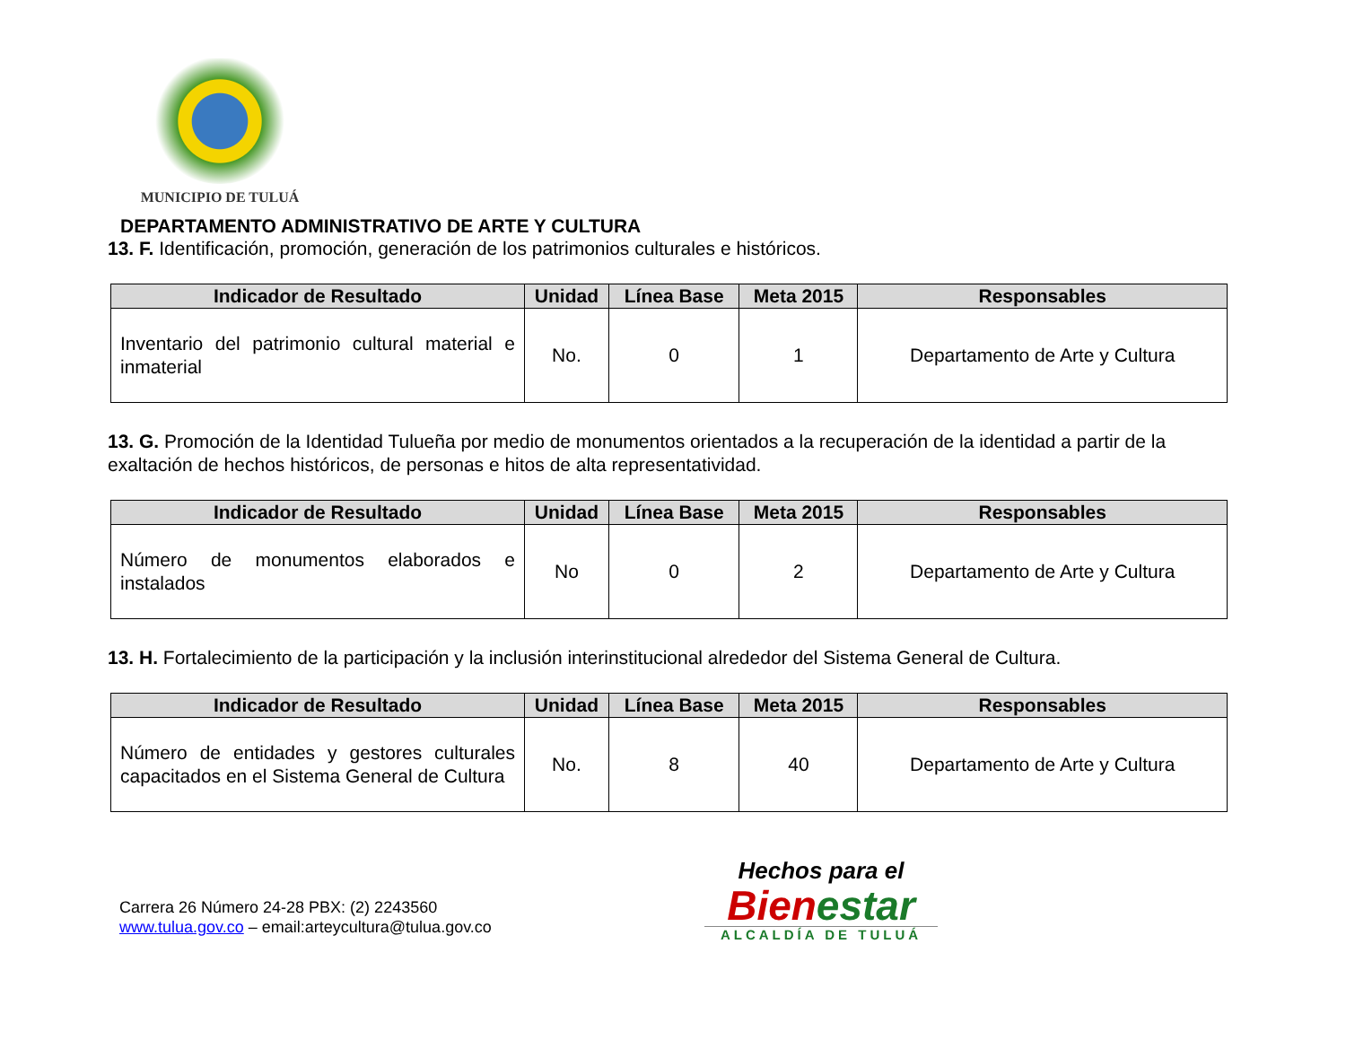MUNICIPIO DE TULUÁ
DEPARTAMENTO ADMINISTRATIVO DE ARTE Y CULTURA
13. F. Identificación, promoción, generación de los patrimonios culturales e históricos.
| Indicador de Resultado | Unidad | Línea Base | Meta 2015 | Responsables |
| --- | --- | --- | --- | --- |
| Inventario del patrimonio cultural material e inmaterial | No. | 0 | 1 | Departamento de Arte y Cultura |
13. G. Promoción de la Identidad Tulueña por medio de monumentos orientados a la recuperación de la identidad a partir de la exaltación de hechos históricos, de personas e hitos de alta representatividad.
| Indicador de Resultado | Unidad | Línea Base | Meta 2015 | Responsables |
| --- | --- | --- | --- | --- |
| Número de monumentos elaborados e instalados | No | 0 | 2 | Departamento de Arte y Cultura |
13. H. Fortalecimiento de la participación y la inclusión interinstitucional alrededor del Sistema General de Cultura.
| Indicador de Resultado | Unidad | Línea Base | Meta 2015 | Responsables |
| --- | --- | --- | --- | --- |
| Número de entidades y gestores culturales capacitados en el Sistema General de Cultura | No. | 8 | 40 | Departamento de Arte y Cultura |
Carrera 26 Número 24-28 PBX: (2) 2243560
www.tulua.gov.co – email:arteycultura@tulua.gov.co
Hechos para el
Bienestar
ALCALDÍA DE TULUÁ